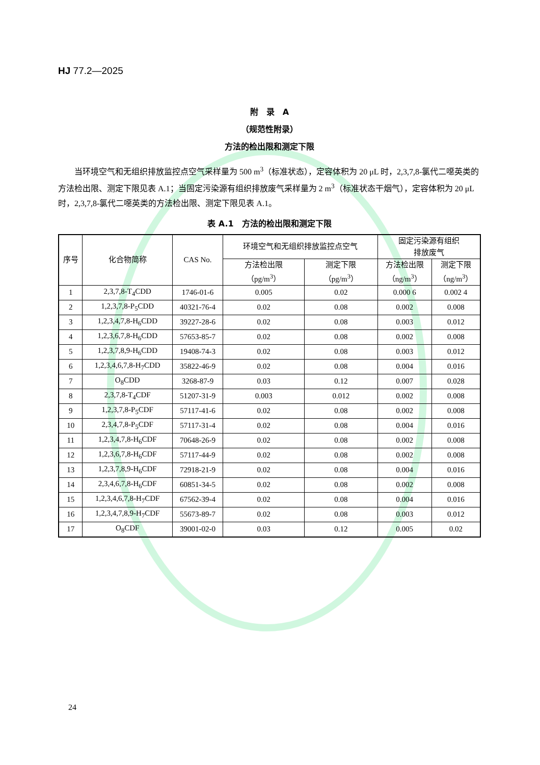HJ 77.2—2025
附　录　A
（规范性附录）
方法的检出限和测定下限
当环境空气和无组织排放监控点空气采样量为 500 m<sup>3</sup>（标准状态），定容体积为 20 μL 时，2,3,7,8-氯代二噁英类的方法检出限、测定下限见表 A.1；当固定污染源有组织排放废气采样量为 2 m<sup>3</sup>（标准状态干烟气），定容体积为 20 μL 时，2,3,7,8-氯代二噁英类的方法检出限、测定下限见表 A.1。
表 A.1　方法的检出限和测定下限
| 序号 | 化合物简称 | CAS No. | 环境空气和无组织排放监控点空气 | | 固定污染源有组织 排放废气 | |
| --- | --- | --- | --- | --- | --- | --- |
| | | | 方法检出限 （pg/m<sup>3</sup>） | 测定下限 （pg/m<sup>3</sup>） | 方法检出限 （ng/m<sup>3</sup>） | 测定下限 （ng/m<sup>3</sup>） |
| 1 | 2,3,7,8-T<sub>4</sub>CDD | 1746-01-6 | 0.005 | 0.02 | 0.000 6 | 0.002 4 |
| 2 | 1,2,3,7,8-P<sub>5</sub>CDD | 40321-76-4 | 0.02 | 0.08 | 0.002 | 0.008 |
| 3 | 1,2,3,4,7,8-H<sub>6</sub>CDD | 39227-28-6 | 0.02 | 0.08 | 0.003 | 0.012 |
| 4 | 1,2,3,6,7,8-H<sub>6</sub>CDD | 57653-85-7 | 0.02 | 0.08 | 0.002 | 0.008 |
| 5 | 1,2,3,7,8,9-H<sub>6</sub>CDD | 19408-74-3 | 0.02 | 0.08 | 0.003 | 0.012 |
| 6 | 1,2,3,4,6,7,8-H<sub>7</sub>CDD | 35822-46-9 | 0.02 | 0.08 | 0.004 | 0.016 |
| 7 | O<sub>8</sub>CDD | 3268-87-9 | 0.03 | 0.12 | 0.007 | 0.028 |
| 8 | 2,3,7,8-T<sub>4</sub>CDF | 51207-31-9 | 0.003 | 0.012 | 0.002 | 0.008 |
| 9 | 1,2,3,7,8-P<sub>5</sub>CDF | 57117-41-6 | 0.02 | 0.08 | 0.002 | 0.008 |
| 10 | 2,3,4,7,8-P<sub>5</sub>CDF | 57117-31-4 | 0.02 | 0.08 | 0.004 | 0.016 |
| 11 | 1,2,3,4,7,8-H<sub>6</sub>CDF | 70648-26-9 | 0.02 | 0.08 | 0.002 | 0.008 |
| 12 | 1,2,3,6,7,8-H<sub>6</sub>CDF | 57117-44-9 | 0.02 | 0.08 | 0.002 | 0.008 |
| 13 | 1,2,3,7,8,9-H<sub>6</sub>CDF | 72918-21-9 | 0.02 | 0.08 | 0.004 | 0.016 |
| 14 | 2,3,4,6,7,8-H<sub>6</sub>CDF | 60851-34-5 | 0.02 | 0.08 | 0.002 | 0.008 |
| 15 | 1,2,3,4,6,7,8-H<sub>7</sub>CDF | 67562-39-4 | 0.02 | 0.08 | 0.004 | 0.016 |
| 16 | 1,2,3,4,7,8,9-H<sub>7</sub>CDF | 55673-89-7 | 0.02 | 0.08 | 0.003 | 0.012 |
| 17 | O<sub>8</sub>CDF | 39001-02-0 | 0.03 | 0.12 | 0.005 | 0.02 |
24